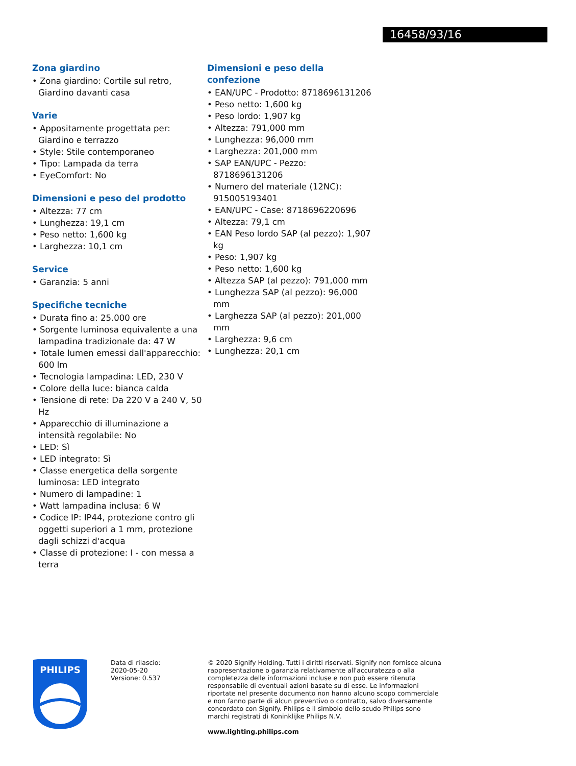16458/93/16
Zona giardino
• Zona giardino: Cortile sul retro, Giardino davanti casa
Varie
• Appositamente progettata per: Giardino e terrazzo
• Style: Stile contemporaneo
• Tipo: Lampada da terra
• EyeComfort: No
Dimensioni e peso del prodotto
• Altezza: 77 cm
• Lunghezza: 19,1 cm
• Peso netto: 1,600 kg
• Larghezza: 10,1 cm
Service
• Garanzia: 5 anni
Specifiche tecniche
• Durata fino a: 25.000 ore
• Sorgente luminosa equivalente a una lampadina tradizionale da: 47 W
• Totale lumen emessi dall'apparecchio: 600 lm
• Tecnologia lampadina: LED, 230 V
• Colore della luce: bianca calda
• Tensione di rete: Da 220 V a 240 V, 50 Hz
• Apparecchio di illuminazione a intensità regolabile: No
• LED: Sì
• LED integrato: Sì
• Classe energetica della sorgente luminosa: LED integrato
• Numero di lampadine: 1
• Watt lampadina inclusa: 6 W
• Codice IP: IP44, protezione contro gli oggetti superiori a 1 mm, protezione dagli schizzi d'acqua
• Classe di protezione: I - con messa a terra
Dimensioni e peso della confezione
• EAN/UPC - Prodotto: 8718696131206
• Peso netto: 1,600 kg
• Peso lordo: 1,907 kg
• Altezza: 791,000 mm
• Lunghezza: 96,000 mm
• Larghezza: 201,000 mm
• SAP EAN/UPC - Pezzo: 8718696131206
• Numero del materiale (12NC): 915005193401
• EAN/UPC - Case: 8718696220696
• Altezza: 79,1 cm
• EAN Peso lordo SAP (al pezzo): 1,907 kg
• Peso: 1,907 kg
• Peso netto: 1,600 kg
• Altezza SAP (al pezzo): 791,000 mm
• Lunghezza SAP (al pezzo): 96,000 mm
• Larghezza SAP (al pezzo): 201,000 mm
• Larghezza: 9,6 cm
• Lunghezza: 20,1 cm
PHILIPS
Data di rilascio:
2020-05-20
Versione: 0.537
© 2020 Signify Holding. Tutti i diritti riservati. Signify non fornisce alcuna rappresentazione o garanzia relativamente all'accuratezza o alla completezza delle informazioni incluse e non può essere ritenuta responsabile di eventuali azioni basate su di esse. Le informazioni riportate nel presente documento non hanno alcuno scopo commerciale e non fanno parte di alcun preventivo o contratto, salvo diversamente concordato con Signify. Philips e il simbolo dello scudo Philips sono marchi registrati di Koninklijke Philips N.V.
www.lighting.philips.com